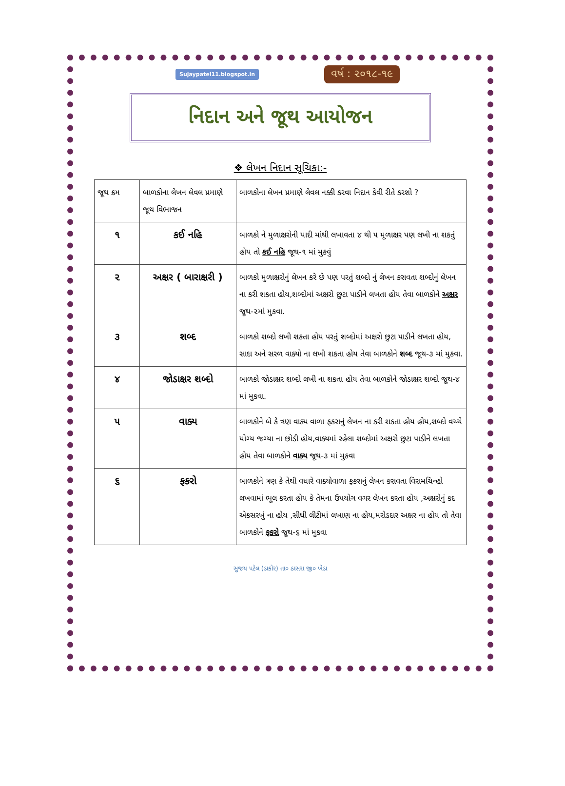Sujaypatel11.blogspot.in વર્ષ : ૨૦૧૮-૧૯
નિદાન અને જૂથ આયોજન
❖ લેખન નિદાન સૂચિકા:-
| જૂથ ક્રમ | બાળકોના લેખન લેવલ પ્રમાણે જૂથ વિભાજન | બાળકોના લેખન પ્રમાણે લેવલ નક્કી કરવા નિદાન કેવી રીતે કરશો ? |
| --- | --- | --- |
| ૧ | કઈ નહિ | બાળકો ને મુળાક્ષરોની યાદી માંથી લખાવતા ૪ થી ૫ મૂળાક્ષર પણ લખી ના શકતું હોય તો કઈ નહિ જૂથ-૧ માં મુકવું |
| ૨ | અક્ષર ( બારાક્ષરી ) | બાળકો મુળાક્ષરોનું લેખન કરે છે પણ પરતું શબ્દો નું લેખન કરાવતા શબ્દોનું લેખન ના કરી શકતા હોય,શબ્દોમાં અક્ષરો છુટા પાડીને લખતા હોય તેવા બાળકોને અક્ષર જૂથ-૨માં મુકવા. |
| ૩ | શબ્દ | બાળકો શબ્દો લખી શકતા હોય પરતું શબ્દોમાં અક્ષરો છુટા પાડીને લખતા હોય, સાદા અને સરળ વાક્યો ના લખી શકતા હોય તેવા બાળકોને શબ્દ જૂથ-૩ માં મુકવા. |
| ૪ | જોડાક્ષર શબ્દો | બાળકો જોડાક્ષર શબ્દો લખી ના શકતા હોય તેવા બાળકોને જોડાક્ષર શબ્દો જૂથ-૪ માં મુકવા. |
| ૫ | વાક્ય | બાળકોને બે કે ત્રણ વાક્ય વાળા ફકરાનું લેખન ના કરી શકતા હોય હોય,શબ્દો વચ્ચે યોગ્ય જગ્યા ના છોડી હોય,વાક્યમાં રહેલા શબ્દોમાં અક્ષરો છુટા પાડીને લખતા હોય તેવા બાળકોને વાક્ય જૂથ-૩ માં મુકવા |
| ૬ | ફકરો | બાળકોને ત્રણ કે તેથી વધારે વાક્યોવાળા ફકરાનું લેખન કરાવતા વિરામચિન્હો લખવામાં ભૂલ કરતા હોય કે તેમના ઉપયોગ વગર લેખન કરતા હોય ,અક્ષરોનું કદ એકસરખું ના હોય ,સીધી લીટીમાં લખાણ ના હોય,મરોડદાર અક્ષર ના હોય તો તેવા બાળકોને ફકરો જૂથ-૬ માં મુકવા |
સુજય પટેલ (ડાકોર) તા૦ ઠાસરા જી૦ ખેડા